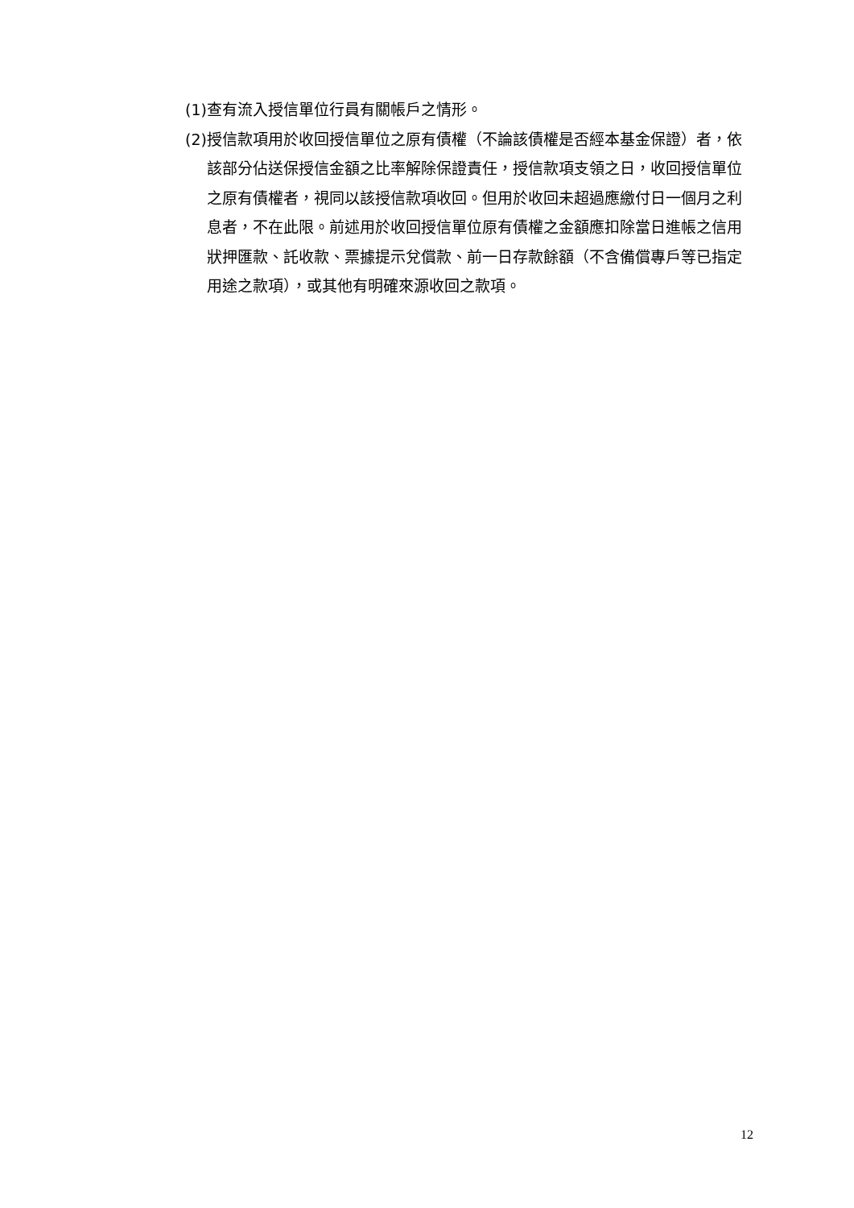(1)查有流入授信單位行員有關帳戶之情形。
(2)授信款項用於收回授信單位之原有債權（不論該債權是否經本基金保證）者，依該部分佔送保授信金額之比率解除保證責任，授信款項支領之日，收回授信單位之原有債權者，視同以該授信款項收回。但用於收回未超過應繳付日一個月之利息者，不在此限。前述用於收回授信單位原有債權之金額應扣除當日進帳之信用狀押匯款、託收款、票據提示兌償款、前一日存款餘額（不含備償專戶等已指定用途之款項），或其他有明確來源收回之款項。
12